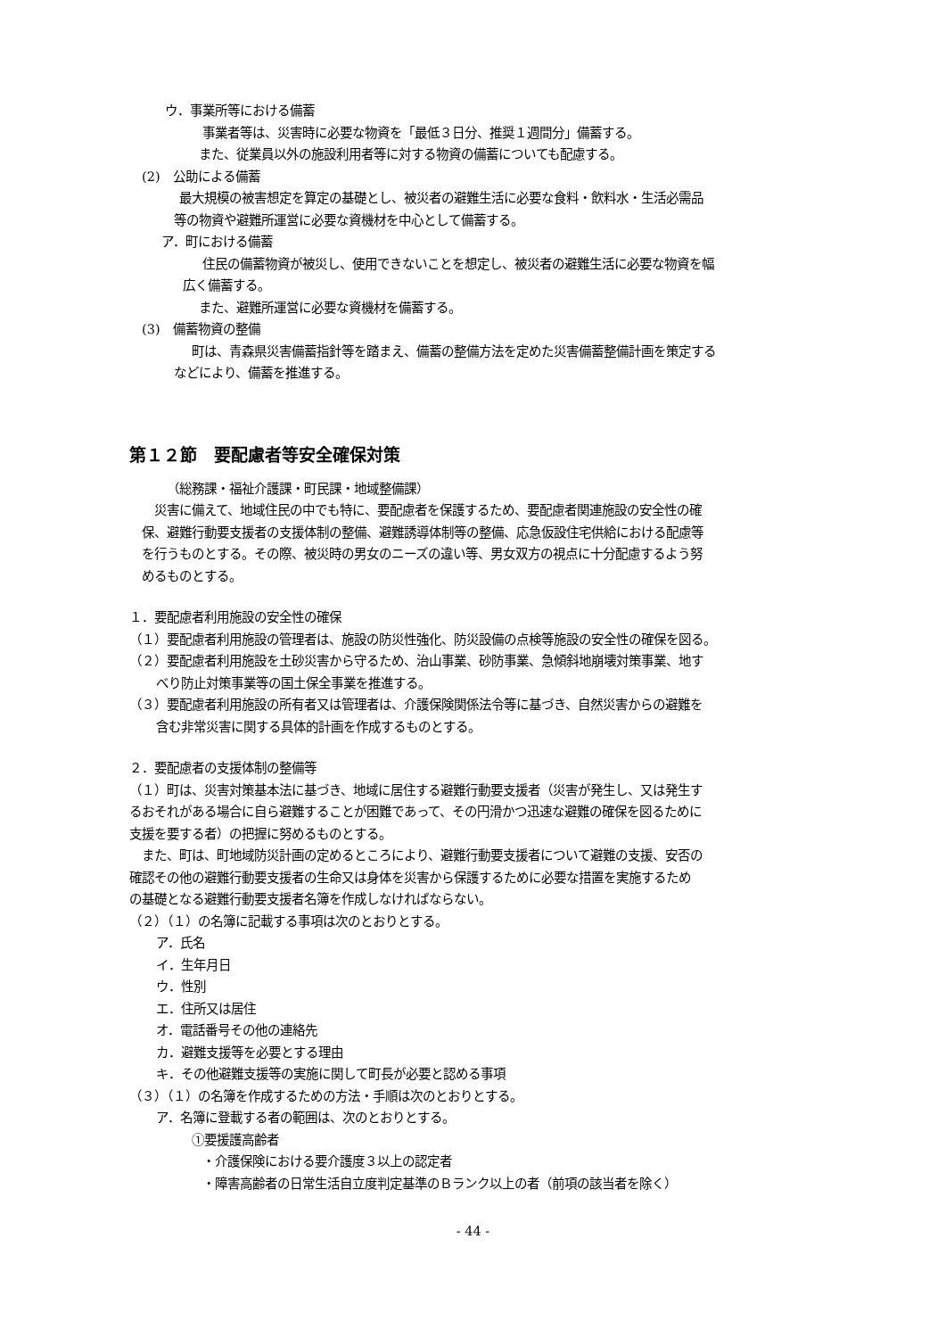ウ．事業所等における備蓄
事業者等は、災害時に必要な物資を「最低３日分、推奨１週間分」備蓄する。
また、従業員以外の施設利用者等に対する物資の備蓄についても配慮する。
(2)　公助による備蓄
最大規模の被害想定を算定の基礎とし、被災者の避難生活に必要な食料・飲料水・生活必需品
等の物資や避難所運営に必要な資機材を中心として備蓄する。
ア．町における備蓄
住民の備蓄物資が被災し、使用できないことを想定し、被災者の避難生活に必要な物資を幅
広く備蓄する。
また、避難所運営に必要な資機材を備蓄する。
(3)　備蓄物資の整備
町は、青森県災害備蓄指針等を踏まえ、備蓄の整備方法を定めた災害備蓄整備計画を策定する
などにより、備蓄を推進する。
第１２節　要配慮者等安全確保対策
（総務課・福祉介護課・町民課・地域整備課）
　災害に備えて、地域住民の中でも特に、要配慮者を保護するため、要配慮者関連施設の安全性の確
保、避難行動要支援者の支援体制の整備、避難誘導体制等の整備、応急仮設住宅供給における配慮等
を行うものとする。その際、被災時の男女のニーズの違い等、男女双方の視点に十分配慮するよう努
めるものとする。
１．要配慮者利用施設の安全性の確保
（１）要配慮者利用施設の管理者は、施設の防災性強化、防災設備の点検等施設の安全性の確保を図る。
（２）要配慮者利用施設を土砂災害から守るため、治山事業、砂防事業、急傾斜地崩壊対策事業、地す
べり防止対策事業等の国土保全事業を推進する。
（３）要配慮者利用施設の所有者又は管理者は、介護保険関係法令等に基づき、自然災害からの避難を
含む非常災害に関する具体的計画を作成するものとする。
２．要配慮者の支援体制の整備等
（１）町は、災害対策基本法に基づき、地域に居住する避難行動要支援者（災害が発生し、又は発生す
るおそれがある場合に自ら避難することが困難であって、その円滑かつ迅速な避難の確保を図るために
支援を要する者）の把握に努めるものとする。
　また、町は、町地域防災計画の定めるところにより、避難行動要支援者について避難の支援、安否の
確認その他の避難行動要支援者の生命又は身体を災害から保護するために必要な措置を実施するため
の基礎となる避難行動要支援者名簿を作成しなければならない。
（２）（１）の名簿に記載する事項は次のとおりとする。
ア．氏名
イ．生年月日
ウ．性別
エ．住所又は居住
オ．電話番号その他の連絡先
カ．避難支援等を必要とする理由
キ．その他避難支援等の実施に関して町長が必要と認める事項
（３）（１）の名簿を作成するための方法・手順は次のとおりとする。
ア．名簿に登載する者の範囲は、次のとおりとする。
①要援護高齢者
・介護保険における要介護度３以上の認定者
・障害高齢者の日常生活自立度判定基準のＢランク以上の者（前項の該当者を除く）
- 44 -